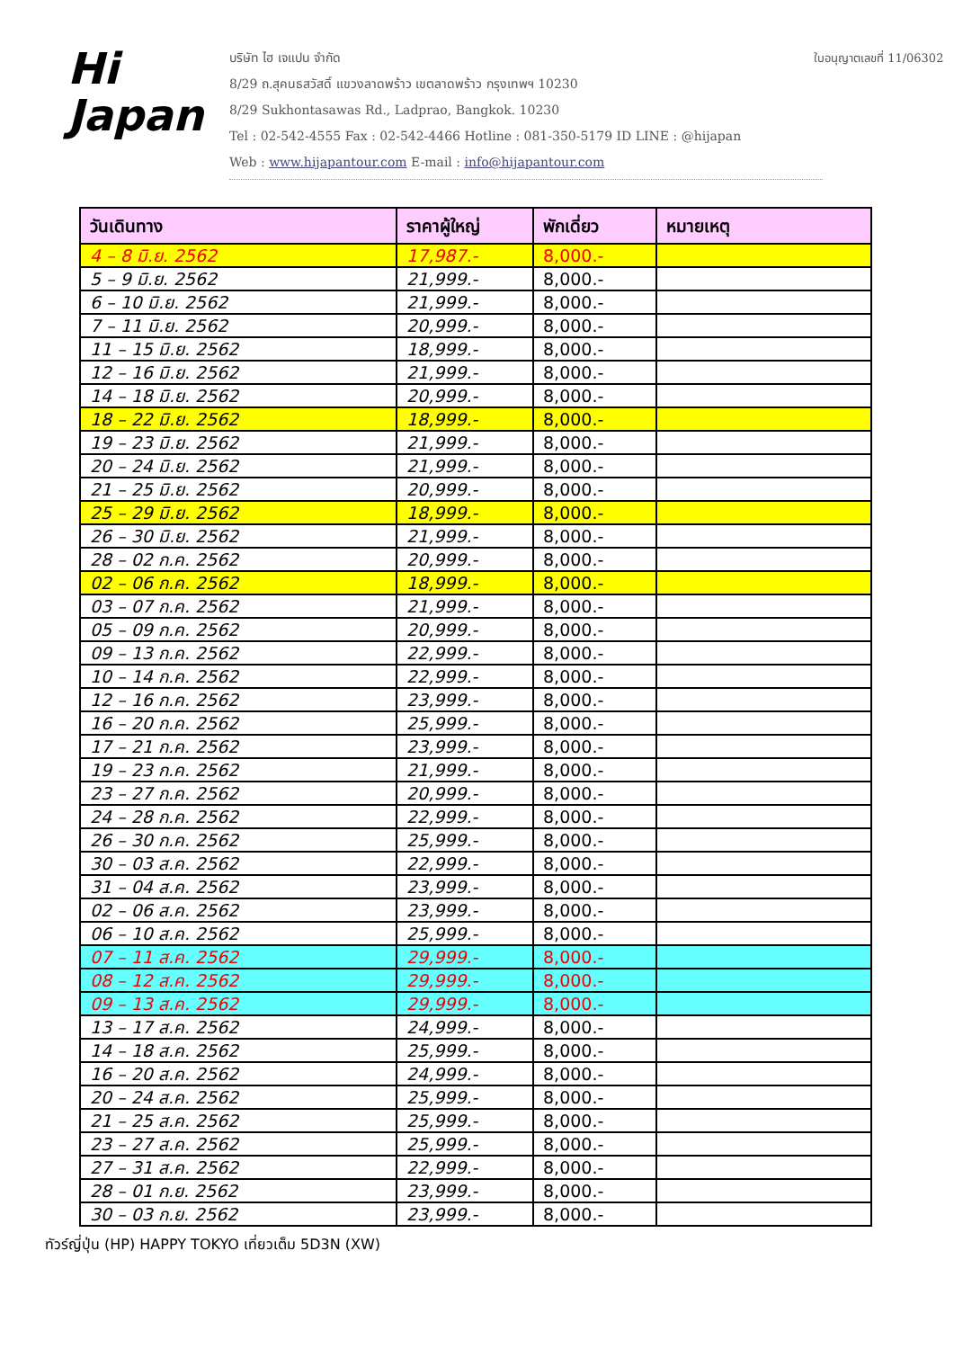Hi
Japan
บริษัท ไฮ เจแปน จำกัด
8/29 ถ.สุคนธสวัสดิ์ แขวงลาดพร้าว เขตลาดพร้าว กรุงเทพฯ 10230
8/29 Sukhontasawas Rd., Ladprao, Bangkok. 10230
Tel : 02-542-4555 Fax : 02-542-4466 Hotline : 081-350-5179 ID LINE : @hijapan
Web : www.hijapantour.com E-mail : info@hijapantour.com
ใบอนุญาตเลขที่ 11/06302
| วันเดินทาง | ราคาผู้ใหญ่ | พักเดี่ยว | หมายเหตุ |
| --- | --- | --- | --- |
| 4 – 8 มิ.ย. 2562 | 17,987.- | 8,000.- | |
| 5 – 9 มิ.ย. 2562 | 21,999.- | 8,000.- | |
| 6 – 10 มิ.ย. 2562 | 21,999.- | 8,000.- | |
| 7 – 11 มิ.ย. 2562 | 20,999.- | 8,000.- | |
| 11 – 15 มิ.ย. 2562 | 18,999.- | 8,000.- | |
| 12 – 16 มิ.ย. 2562 | 21,999.- | 8,000.- | |
| 14 – 18 มิ.ย. 2562 | 20,999.- | 8,000.- | |
| 18 – 22 มิ.ย. 2562 | 18,999.- | 8,000.- | |
| 19 – 23 มิ.ย. 2562 | 21,999.- | 8,000.- | |
| 20 – 24 มิ.ย. 2562 | 21,999.- | 8,000.- | |
| 21 – 25 มิ.ย. 2562 | 20,999.- | 8,000.- | |
| 25 – 29 มิ.ย. 2562 | 18,999.- | 8,000.- | |
| 26 – 30 มิ.ย. 2562 | 21,999.- | 8,000.- | |
| 28 – 02 ก.ค. 2562 | 20,999.- | 8,000.- | |
| 02 – 06 ก.ค. 2562 | 18,999.- | 8,000.- | |
| 03 – 07 ก.ค. 2562 | 21,999.- | 8,000.- | |
| 05 – 09 ก.ค. 2562 | 20,999.- | 8,000.- | |
| 09 – 13 ก.ค. 2562 | 22,999.- | 8,000.- | |
| 10 – 14 ก.ค. 2562 | 22,999.- | 8,000.- | |
| 12 – 16 ก.ค. 2562 | 23,999.- | 8,000.- | |
| 16 – 20 ก.ค. 2562 | 25,999.- | 8,000.- | |
| 17 – 21 ก.ค. 2562 | 23,999.- | 8,000.- | |
| 19 – 23 ก.ค. 2562 | 21,999.- | 8,000.- | |
| 23 – 27 ก.ค. 2562 | 20,999.- | 8,000.- | |
| 24 – 28 ก.ค. 2562 | 22,999.- | 8,000.- | |
| 26 – 30 ก.ค. 2562 | 25,999.- | 8,000.- | |
| 30 – 03 ส.ค. 2562 | 22,999.- | 8,000.- | |
| 31 – 04 ส.ค. 2562 | 23,999.- | 8,000.- | |
| 02 – 06 ส.ค. 2562 | 23,999.- | 8,000.- | |
| 06 – 10 ส.ค. 2562 | 25,999.- | 8,000.- | |
| 07 – 11 ส.ค. 2562 | 29,999.- | 8,000.- | |
| 08 – 12 ส.ค. 2562 | 29,999.- | 8,000.- | |
| 09 – 13 ส.ค. 2562 | 29,999.- | 8,000.- | |
| 13 – 17 ส.ค. 2562 | 24,999.- | 8,000.- | |
| 14 – 18 ส.ค. 2562 | 25,999.- | 8,000.- | |
| 16 – 20 ส.ค. 2562 | 24,999.- | 8,000.- | |
| 20 – 24 ส.ค. 2562 | 25,999.- | 8,000.- | |
| 21 – 25 ส.ค. 2562 | 25,999.- | 8,000.- | |
| 23 – 27 ส.ค. 2562 | 25,999.- | 8,000.- | |
| 27 – 31 ส.ค. 2562 | 22,999.- | 8,000.- | |
| 28 – 01 ก.ย. 2562 | 23,999.- | 8,000.- | |
| 30 – 03 ก.ย. 2562 | 23,999.- | 8,000.- | |
ทัวร์ญี่ปุ่น (HP) HAPPY TOKYO เที่ยวเต็ม 5D3N (XW)